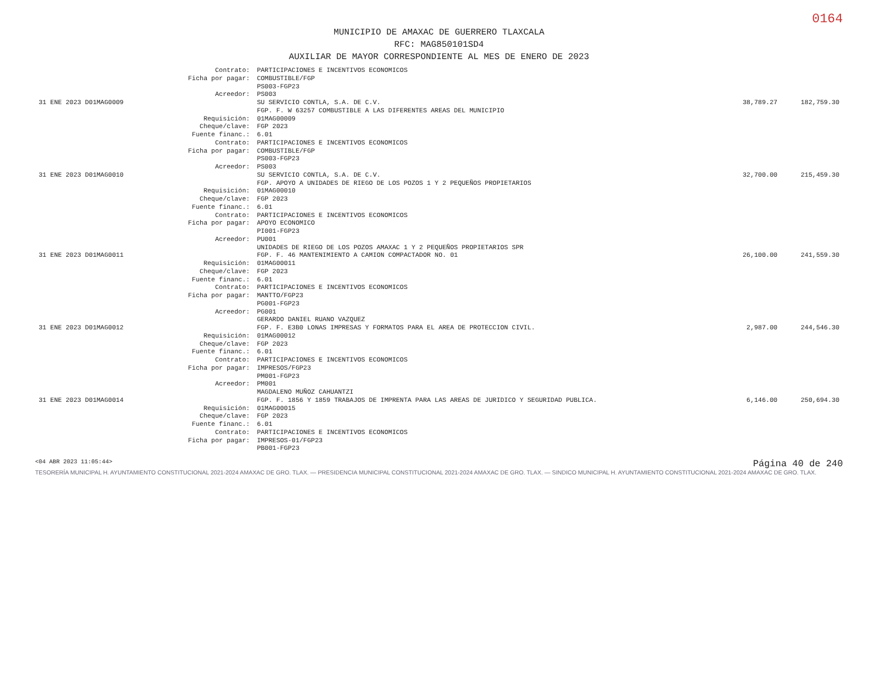0164
MUNICIPIO DE AMAXAC DE GUERRERO TLAXCALA
RFC: MAG850101SD4
AUXILIAR DE MAYOR CORRESPONDIENTE AL MES DE ENERO DE 2023
| | Contrato: | PARTICIPACIONES E INCENTIVOS ECONOMICOS | | |
| | Ficha por pagar: | COMBUSTIBLE/FGP PS003-FGP23 | | |
| | Acreedor: | PS003 | | |
| 31 ENE 2023 D01MAG0009 | | SU SERVICIO CONTLA, S.A. DE C.V. FGP. F. W 63257 COMBUSTIBLE A LAS DIFERENTES AREAS DEL MUNICIPIO | 38,789.27 | 182,759.30 |
| | Requisición: Cheque/clave: Fuente financ.: | 01MAG00009 FGP 2023 6.01 | | |
| | Contrato: Ficha por pagar: | PARTICIPACIONES E INCENTIVOS ECONOMICOS COMBUSTIBLE/FGP PS003-FGP23 | | |
| | Acreedor: | PS003 | | |
| 31 ENE 2023 D01MAG0010 | | SU SERVICIO CONTLA, S.A. DE C.V. FGP. APOYO A UNIDADES DE RIEGO DE LOS POZOS 1 Y 2 PEQUEÑOS PROPIETARIOS | 32,700.00 | 215,459.30 |
| | Requisición: Cheque/clave: Fuente financ.: | 01MAG00010 FGP 2023 6.01 | | |
| | Contrato: Ficha por pagar: | PARTICIPACIONES E INCENTIVOS ECONOMICOS APOYO ECONOMICO PI001-FGP23 | | |
| | Acreedor: | PU001 UNIDADES DE RIEGO DE LOS POZOS AMAXAC 1 Y 2 PEQUEÑOS PROPIETARIOS SPR | | |
| 31 ENE 2023 D01MAG0011 | | FGP. F. 46 MANTENIMIENTO A CAMION COMPACTADOR NO. 01 | 26,100.00 | 241,559.30 |
| | Requisición: Cheque/clave: Fuente financ.: | 01MAG00011 FGP 2023 6.01 | | |
| | Contrato: Ficha por pagar: | PARTICIPACIONES E INCENTIVOS ECONOMICOS MANTTO/FGP23 PG001-FGP23 | | |
| | Acreedor: | PG001 GERARDO DANIEL RUANO VAZQUEZ | | |
| 31 ENE 2023 D01MAG0012 | | FGP. F. E3B0 LONAS IMPRESAS Y FORMATOS PARA EL AREA DE PROTECCION CIVIL. | 2,987.00 | 244,546.30 |
| | Requisición: Cheque/clave: Fuente financ.: | 01MAG00012 FGP 2023 6.01 | | |
| | Contrato: Ficha por pagar: | PARTICIPACIONES E INCENTIVOS ECONOMICOS IMPRESOS/FGP23 PM001-FGP23 | | |
| | Acreedor: | PM001 MAGDALENO MUÑOZ CAHUANTZI | | |
| 31 ENE 2023 D01MAG0014 | | FGP. F. 1856 Y 1859 TRABAJOS DE IMPRENTA PARA LAS AREAS DE JURIDICO Y SEGURIDAD PUBLICA. | 6,146.00 | 250,694.30 |
| | Requisición: Cheque/clave: Fuente financ.: | 01MAG00015 FGP 2023 6.01 | | |
| | Contrato: Ficha por pagar: | PARTICIPACIONES E INCENTIVOS ECONOMICOS IMPRESOS-01/FGP23 PB001-FGP23 | | |
<04 ABR 2023 11:05:44> Página 40 de 240
TESORERÍA MUNICIPAL H. AYUNTAMIENTO CONSTITUCIONAL 2021-2024 AMAXAC DE GRO. TLAX. — PRESIDENCIA MUNICIPAL CONSTITUCIONAL 2021-2024 AMAXAC DE GRO. TLAX. — SINDICO MUNICIPAL H. AYUNTAMIENTO CONSTITUCIONAL 2021-2024 AMAXAC DE GRO. TLAX.